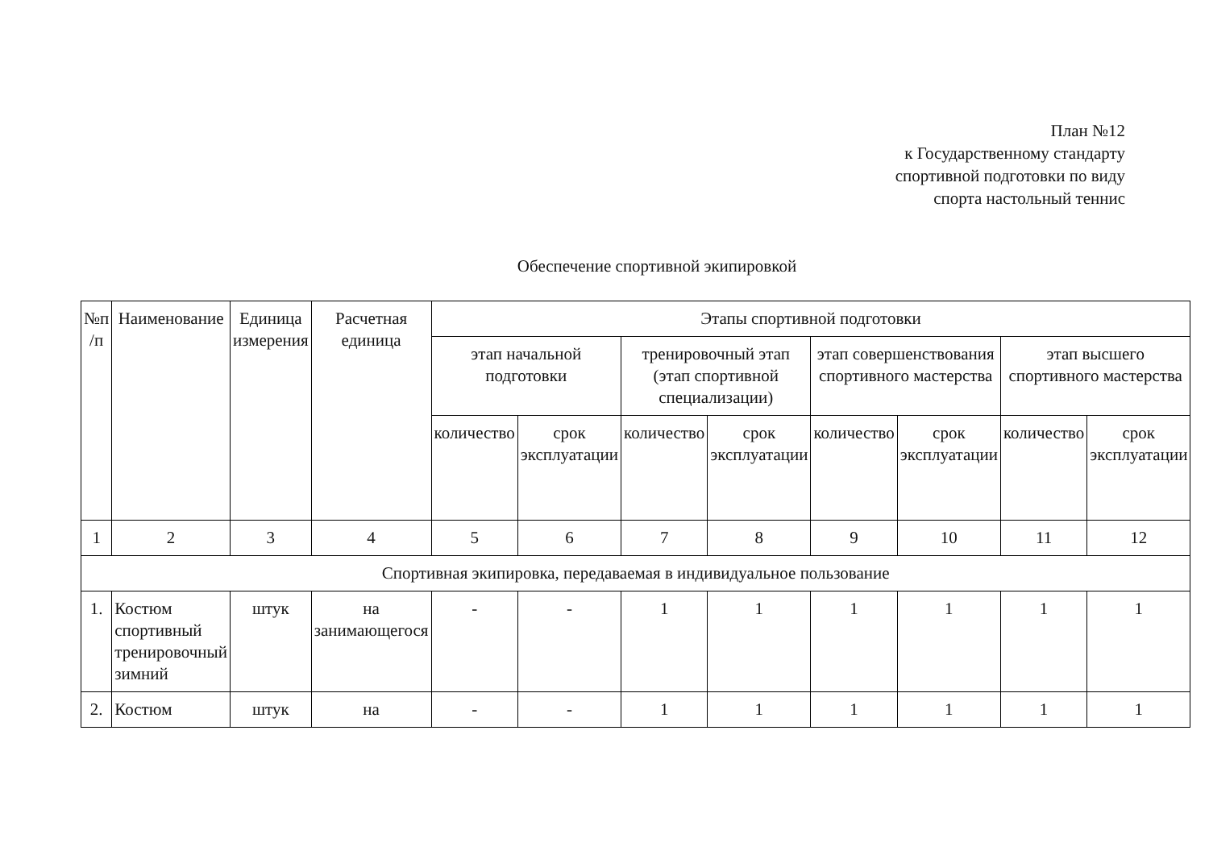План №12
к Государственному стандарту
спортивной подготовки по виду
спорта настольный теннис
Обеспечение спортивной экипировкой
| №п /п | Наименование | Единица измерения | Расчетная единица | Этапы спортивной подготовки | | | | | | | |
| --- | --- | --- | --- | --- | --- | --- | --- | --- | --- | --- | --- |
| | | | | этап начальной подготовки | | тренировочный этап (этап спортивной специализации) | | этап совершенствования спортивного мастерства | | этап высшего спортивного мастерства | |
| | | | | количество | срок эксплуатации | количество | срок эксплуатации | количество | срок эксплуатации | количество | срок эксплуатации |
| 1 | 2 | 3 | 4 | 5 | 6 | 7 | 8 | 9 | 10 | 11 | 12 |
| Спортивная экипировка, передаваемая в индивидуальное пользование | | | | | | | | | | | |
| 1. | Костюм спортивный тренировочный зимний | штук | на занимающегося | - | - | 1 | 1 | 1 | 1 | 1 | 1 |
| 2. | Костюм | штук | на | - | - | 1 | 1 | 1 | 1 | 1 | 1 |